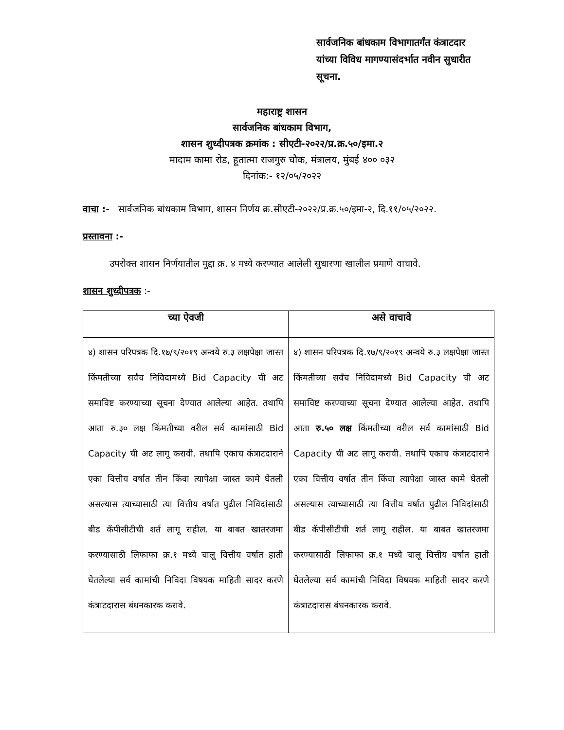सार्वजनिक बांधकाम विभागातर्गंत कंत्राटदार यांच्या विविध मागण्यासंदर्भात नवीन सुधारीत सूचना.
महाराष्ट्र शासन
सार्वजनिक बांधकाम विभाग,
शासन शुध्दीपत्रक क्रमांक : सीएटी-२०२२/प्र.क्र.५०/इमा.२
मादाम कामा रोड, हूतात्मा राजगुरु चौक, मंत्रालय, मुंबई ४०० ०३२
दिनांक:- १२/०५/२०२२
वाचा :- सार्वजनिक बांधकाम विभाग, शासन निर्णय क्र.सीएटी-२०२२/प्र.क्र.५०/इमा-२, दि.११/०५/२०२२.
प्रस्तावना :-
उपरोक्त शासन निर्णयातील मुद्दा क्र. ४ मध्ये करण्यात आलेली सुधारणा खालील प्रमाणे वाचावे.
शासन शुध्दीपत्रक :-
| च्या ऐवजी | असे वाचावे |
| --- | --- |
| ४) शासन परिपत्रक दि.१७/९/२०१९ अन्वये रु.३ लक्षपेक्षा जास्त किंमतीच्या सर्वंच निविदामध्ये Bid Capacity ची अट समाविष्ट करण्याच्या सूचना देण्यात आलेल्या आहेत. तथापि आता रु.३० लक्ष किंमतीच्या वरील सर्व कामांसाठी Bid Capacity ची अट लागू करावी. तथापि एकाच कंत्राटदाराने एका वित्तीय वर्षात तीन किंवा त्यापेक्षा जास्त कामे घेतली असल्यास त्याच्यासाठी त्या वित्तीय वर्षात पुढील निविदांसाठी बीड कॅपीसीटीची शर्त लागू राहील. या बाबत खातरजमा करण्यासाठी लिफाफा क्र.१ मध्ये चालू वित्तीय वर्षात हाती घेतलेल्या सर्व कामांची निविदा विषयक माहिती सादर करणे कंत्राटदारास बंधनकारक करावे. | ४) शासन परिपत्रक दि.१७/९/२०१९ अन्वये रु.३ लक्षपेक्षा जास्त किंमतीच्या सर्वंच निविदामध्ये Bid Capacity ची अट समाविष्ट करण्याच्या सूचना देण्यात आलेल्या आहेत. तथापि आता रु.५० लक्ष किंमतीच्या वरील सर्व कामांसाठी Bid Capacity ची अट लागू करावी. तथापि एकाच कंत्राटदाराने एका वित्तीय वर्षात तीन किंवा त्यापेक्षा जास्त कामे घेतली असल्यास त्याच्यासाठी त्या वित्तीय वर्षात पुढील निविदांसाठी बीड कॅपीसीटीची शर्त लागू राहील. या बाबत खातरजमा करण्यासाठी लिफाफा क्र.१ मध्ये चालू वित्तीय वर्षात हाती घेतलेल्या सर्व कामांची निविदा विषयक माहिती सादर करणे कंत्राटदारास बंधनकारक करावे. |